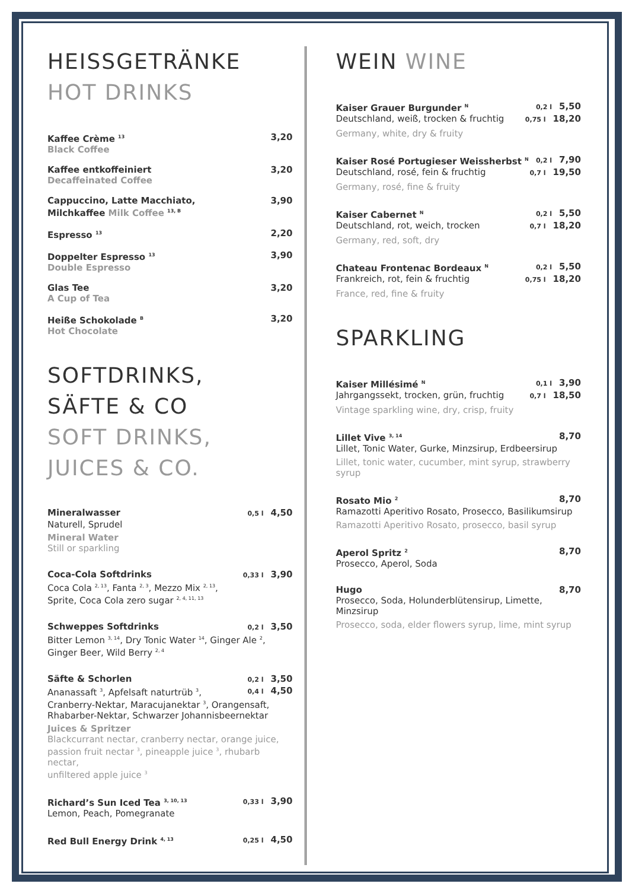HEISSGETRÄNKE
HOT DRINKS
Kaffee Crème <sup>13</sup> 3,20
Black Coffee
Kaffee entkoffeiniert 3,20
Decaffeinated Coffee
Cappuccino, Latte Macchiato,
Milchkaffee Milk Coffee <sup>13, B</sup> 3,90
Espresso <sup>13</sup> 2,20
Doppelter Espresso <sup>13</sup> 3,90
Double Espresso
Glas Tee 3,20
A Cup of Tea
Heiße Schokolade <sup>B</sup> 3,20
Hot Chocolate
SOFTDRINKS,
SÄFTE & CO
SOFT DRINKS,
JUICES & CO.
Mineralwasser 0,5 l 4,50
Naturell, Sprudel
Mineral Water
Still or sparkling
Coca-Cola Softdrinks 0,33 l 3,90
Coca Cola <sup>2, 13</sup>, Fanta <sup>2, 3</sup>, Mezzo Mix <sup>2, 13</sup>,
Sprite, Coca Cola zero sugar <sup>2, 4, 11, 13</sup>
Schweppes Softdrinks 0,2 l 3,50
Bitter Lemon <sup>3, 14</sup>, Dry Tonic Water <sup>14</sup>, Ginger Ale <sup>2</sup>,
Ginger Beer, Wild Berry <sup>2, 4</sup>
Säfte & Schorlen 0,2 l 3,50
Ananassaft <sup>3</sup>, Apfelsaft naturtrüb <sup>3</sup>, 0,4 l 4,50
Cranberry-Nektar, Maracujanektar <sup>3</sup>, Orangensaft,
Rhabarber-Nektar, Schwarzer Johannisbeernektar
Juices & Spritzer
Blackcurrant nectar, cranberry nectar, orange juice,
passion fruit nectar <sup>3</sup>, pineapple juice <sup>3</sup>, rhubarb nectar,
unfiltered apple juice <sup>3</sup>
Richard’s Sun Iced Tea <sup>3, 10, 13</sup> 0,33 l 3,90
Lemon, Peach, Pomegranate
Red Bull Energy Drink <sup>4, 13</sup> 0,25 l 4,50
WEIN WINE
Kaiser Grauer Burgunder <sup>N</sup> 0,2 l 5,50
Deutschland, weiß, trocken & fruchtig 0,75 l 18,20
Germany, white, dry & fruity
Kaiser Rosé Portugieser Weissherbst <sup>N</sup> 0,2 l 7,90
Deutschland, rosé, fein & fruchtig 0,7 l 19,50
Germany, rosé, fine & fruity
Kaiser Cabernet <sup>N</sup> 0,2 l 5,50
Deutschland, rot, weich, trocken 0,7 l 18,20
Germany, red, soft, dry
Chateau Frontenac Bordeaux <sup>N</sup> 0,2 l 5,50
Frankreich, rot, fein & fruchtig 0,75 l 18,20
France, red, fine & fruity
SPARKLING
Kaiser Millésimé <sup>N</sup> 0,1 l 3,90
Jahrgangssekt, trocken, grün, fruchtig 0,7 l 18,50
Vintage sparkling wine, dry, crisp, fruity
Lillet Vive <sup>3, 14</sup> 8,70
Lillet, Tonic Water, Gurke, Minzsirup, Erdbeersirup
Lillet, tonic water, cucumber, mint syrup, strawberry syrup
Rosato Mio <sup>2</sup> 8,70
Ramazotti Aperitivo Rosato, Prosecco, Basilikumsirup
Ramazotti Aperitivo Rosato, prosecco, basil syrup
Aperol Spritz <sup>2</sup> 8,70
Prosecco, Aperol, Soda
Hugo 8,70
Prosecco, Soda, Holunderblütensirup, Limette, Minzsirup
Prosecco, soda, elder flowers syrup, lime, mint syrup